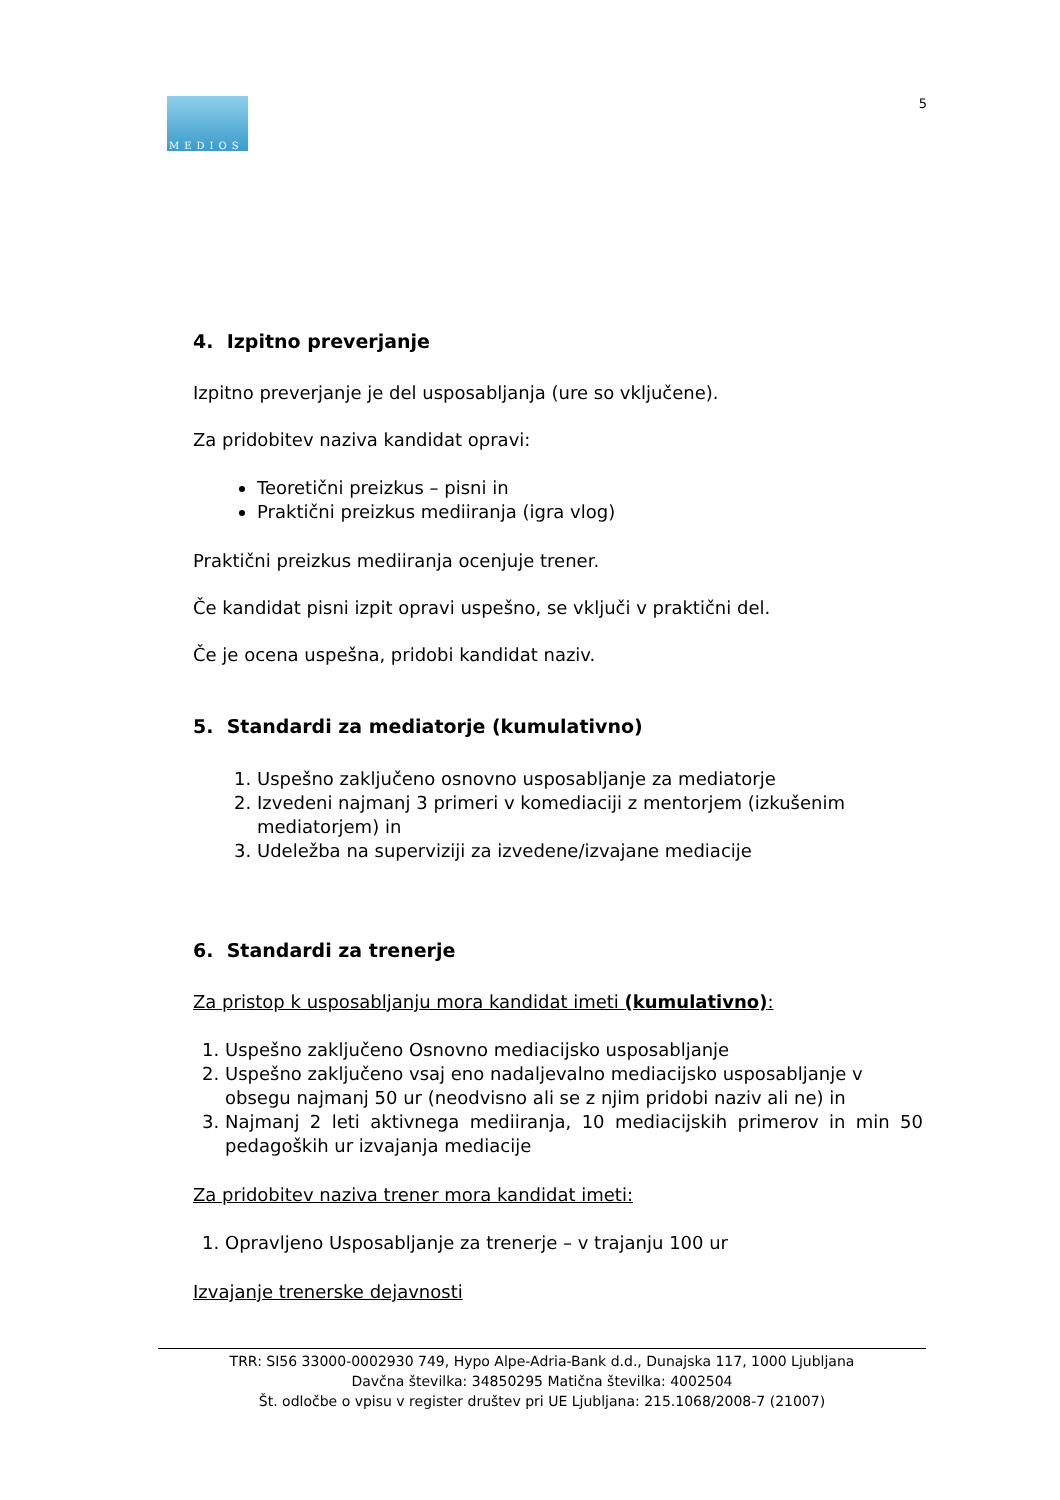MEDIOS
5
4. Izpitno preverjanje
Izpitno preverjanje je del usposabljanja (ure so vključene).
Za pridobitev naziva kandidat opravi:
Teoretični preizkus – pisni in
Praktični preizkus mediiranja (igra vlog)
Praktični preizkus mediiranja ocenjuje trener.
Če kandidat pisni izpit opravi uspešno, se vključi v praktični del.
Če je ocena uspešna, pridobi kandidat naziv.
5. Standardi za mediatorje (kumulativno)
1. Uspešno zaključeno osnovno usposabljanje za mediatorje
2. Izvedeni najmanj 3 primeri v komediaciji z mentorjem (izkušenim mediatorjem) in
3. Udeležba na superviziji za izvedene/izvajane mediacije
6. Standardi za trenerje
Za pristop k usposabljanju mora kandidat imeti (kumulativno):
1. Uspešno zaključeno Osnovno mediacijsko usposabljanje
2. Uspešno zaključeno vsaj eno nadaljevalno mediacijsko usposabljanje v obsegu najmanj 50 ur (neodvisno ali se z njim pridobi naziv ali ne) in
3. Najmanj 2 leti aktivnega mediiranja, 10 mediacijskih primerov in min 50 pedagoških ur izvajanja mediacije
Za pridobitev naziva trener mora kandidat imeti:
1. Opravljeno Usposabljanje za trenerje – v trajanju 100 ur
Izvajanje trenerske dejavnosti
TRR: SI56 33000-0002930 749, Hypo Alpe-Adria-Bank d.d., Dunajska 117, 1000 Ljubljana
Davčna številka: 34850295 Matična številka: 4002504
Št. odločbe o vpisu v register društev pri UE Ljubljana: 215.1068/2008-7 (21007)